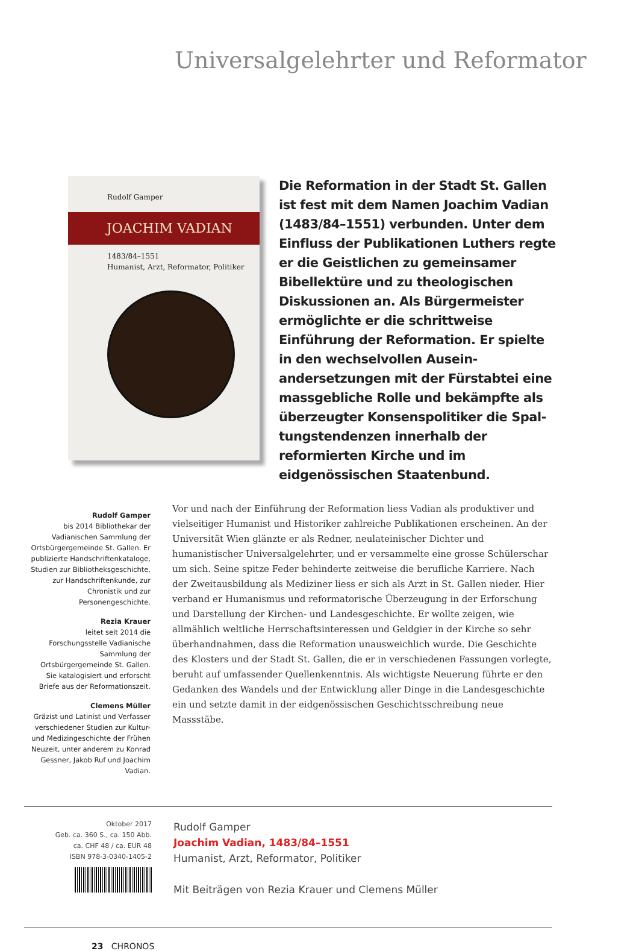Universalgelehrter und Reformator
Rudolf Gamper
JOACHIM VADIAN
1483/84–1551
Humanist, Arzt, Reformator, Politiker
Die Reformation in der Stadt St. Gallen ist fest mit dem Namen Joachim Vadian (1483/84–1551) verbunden. Unter dem Einfluss der Publikationen Luthers regte er die Geistlichen zu gemeinsamer Bibel­lektüre und zu theologischen Diskussionen an. Als Bürgermeister ermöglichte er die schrittweise Einführung der Reformation. Er spielte in den wechselvollen Ausein­andersetzungen mit der Fürstabtei eine massgebliche Rolle und bekämpfte als überzeugter Konsenspolitiker die Spal­tungstendenzen innerhalb der reformierten Kirche und im eidgenössischen Staaten­bund.
Rudolf Gamper
bis 2014 Bibliothekar der Vadianischen Sammlung der Ortsbürgergemeinde St. Gallen. Er publizierte Handschriftenkataloge, Studien zur Bibliotheksgeschichte, zur Handschriftenkunde, zur Chronistik und zur Personengeschichte.
Rezia Krauer
leitet seit 2014 die Forschungsstelle Vadianische Sammlung der Ortsbürgergemeinde St. Gallen. Sie katalogisiert und erforscht Briefe aus der Reformationszeit.
Clemens Müller
Gräzist und Latinist und Verfasser verschiedener Studien zur Kultur- und Medizingeschichte der Frühen Neuzeit, unter anderem zu Konrad Gessner, Jakob Ruf und Joachim Vadian.
Vor und nach der Einführung der Reformation liess Vadian als produktiver und vielseitiger Humanist und Historiker zahlreiche Publikationen erscheinen. An der Universität Wien glänzte er als Redner, neulateinischer Dichter und humanistischer Universalgelehrter, und er versammelte eine grosse Schülerschar um sich. Seine spitze Feder behinderte zeitweise die berufliche Karriere. Nach der Zweitausbildung als Mediziner liess er sich als Arzt in St. Gallen nieder. Hier verband er Humanismus und reformatorische Überzeugung in der Erforschung und Darstellung der Kirchen- und Landesgeschichte. Er wollte zeigen, wie allmählich weltliche Herrschaftsinteressen und Geldgier in der Kirche so sehr überhandnahmen, dass die Reformation unausweichlich wurde. Die Geschichte des Klosters und der Stadt St. Gallen, die er in verschiedenen Fassungen vorlegte, beruht auf umfassender Quellenkenntnis. Als wichtigste Neuerung führte er den Gedanken des Wandels und der Entwicklung aller Dinge in die Landesgeschichte ein und setzte damit in der eidgenössischen Geschichtsschreibung neue Massstäbe.
Oktober 2017
Geb. ca. 360 S., ca. 150 Abb.
ca. CHF 48 / ca. EUR 48
ISBN 978-3-0340-1405-2
Rudolf Gamper
Joachim Vadian, 1483/84–1551
Humanist, Arzt, Reformator, Politiker
Mit Beiträgen von Rezia Krauer und Clemens Müller
23 CHRONOS